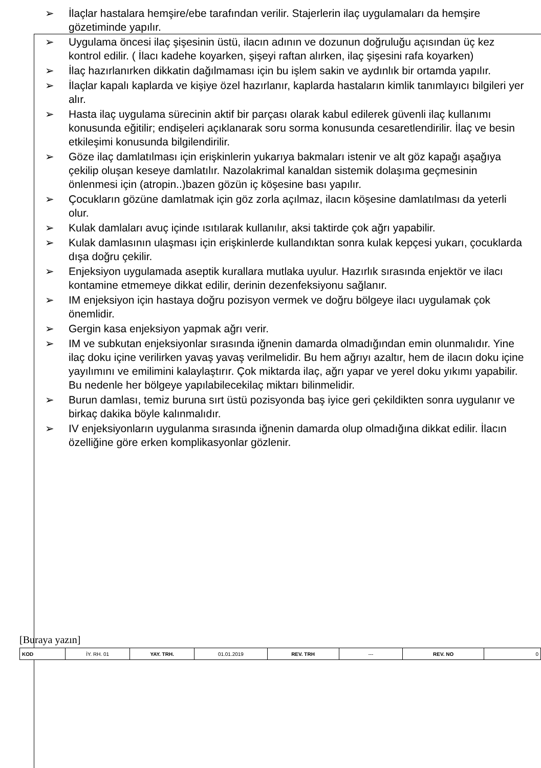➢ İlaçlar hastalara hemşire/ebe tarafından verilir. Stajerlerin ilaç uygulamaları da hemşire gözetiminde yapılır.
➢ Uygulama öncesi ilaç şişesinin üstü, ilacın adının ve dozunun doğruluğu açısından üç kez kontrol edilir. ( İlacı kadehe koyarken, şişeyi raftan alırken, ilaç şişesini rafa koyarken)
➢ İlaç hazırlanırken dikkatin dağılmaması için bu işlem sakin ve aydınlık bir ortamda yapılır.
➢ İlaçlar kapalı kaplarda ve kişiye özel hazırlanır, kaplarda hastaların kimlik tanımlayıcı bilgileri yer alır.
➢ Hasta ilaç uygulama sürecinin aktif bir parçası olarak kabul edilerek güvenli ilaç kullanımı konusunda eğitilir; endişeleri açıklanarak soru sorma konusunda cesaretlendirilir. İlaç ve besin etkileşimi konusunda bilgilendirilir.
➢ Göze ilaç damlatılması için erişkinlerin yukarıya bakmaları istenir ve alt göz kapağı aşağıya çekilip oluşan keseye damlatılır. Nazolakrimal kanaldan sistemik dolaşıma geçmesinin önlenmesi için (atropin..)bazen gözün iç köşesine bası yapılır.
➢ Çocukların gözüne damlatmak için göz zorla açılmaz, ilacın köşesine damlatılması da yeterli olur.
➢ Kulak damlaları avuç içinde ısıtılarak kullanılır, aksi taktirde çok ağrı yapabilir.
➢ Kulak damlasının ulaşması için erişkinlerde kullandıktan sonra kulak kepçesi yukarı, çocuklarda dışa doğru çekilir.
➢ Enjeksiyon uygulamada aseptik kurallara mutlaka uyulur. Hazırlık sırasında enjektör ve ilacı kontamine etmemeye dikkat edilir, derinin dezenfeksiyonu sağlanır.
➢ IM enjeksiyon için hastaya doğru pozisyon vermek ve doğru bölgeye ilacı uygulamak çok önemlidir.
➢ Gergin kasa enjeksiyon yapmak ağrı verir.
➢ IM ve subkutan enjeksiyonlar sırasında iğnenin damarda olmadığından emin olunmalıdır. Yine ilaç doku içine verilirken yavaş yavaş verilmelidir. Bu hem ağrıyı azaltır, hem de ilacın doku içine yayılımını ve emilimini kalaylaştırır. Çok miktarda ilaç, ağrı yapar ve yerel doku yıkımı yapabilir. Bu nedenle her bölgeye yapılabilecekilaç miktarı bilinmelidir.
➢ Burun damlası, temiz buruna sırt üstü pozisyonda baş iyice geri çekildikten sonra uygulanır ve birkaç dakika böyle kalınmalıdır.
➢ IV enjeksiyonların uygulanma sırasında iğnenin damarda olup olmadığına dikkat edilir. İlacın özelliğine göre erken komplikasyonlar gözlenir.
[Buraya yazın]
| KOD | İY. RH. 01 | YAY. TRH. | 01.01.2019 | REV. TRH | --- | REV. NO | 0 |